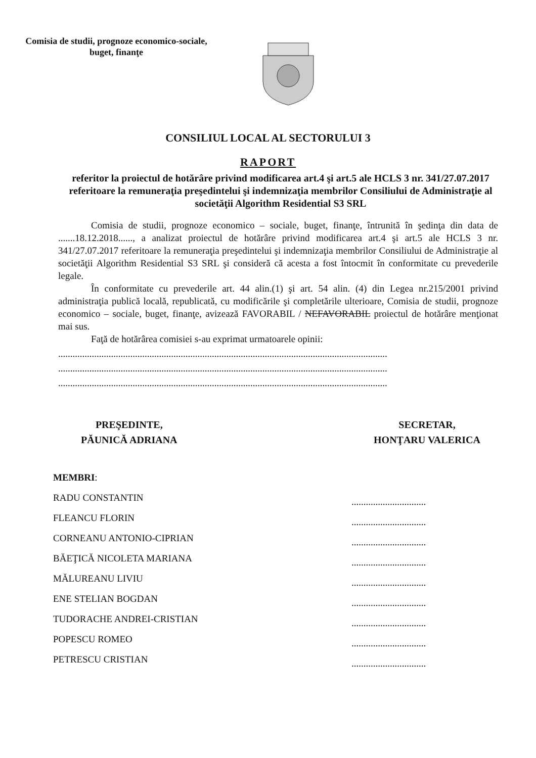Comisia de studii, prognoze economico-sociale, buget, finanţe
CONSILIUL LOCAL AL SECTORULUI 3
RAPORT
referitor la proiectul de hotărâre privind modificarea art.4 şi art.5 ale HCLS 3 nr. 341/27.07.2017 referitoare la remuneraţia preşedintelui şi indemnizaţia membrilor Consiliului de Administraţie al societăţii Algorithm Residential S3 SRL
Comisia de studii, prognoze economico – sociale, buget, finanţe, întrunită în şedinţa din data de .......18.12.2018......, a analizat proiectul de hotărâre privind modificarea art.4 şi art.5 ale HCLS 3 nr. 341/27.07.2017 referitoare la remuneraţia preşedintelui şi indemnizaţia membrilor Consiliului de Administraţie al societăţii Algorithm Residential S3 SRL şi consideră că acesta a fost întocmit în conformitate cu prevederile legale.
În conformitate cu prevederile art. 44 alin.(1) şi art. 54 alin. (4) din Legea nr.215/2001 privind administraţia publică locală, republicată, cu modificările şi completările ulterioare, Comisia de studii, prognoze economico – sociale, buget, finanţe, avizează FAVORABIL / NEFAVORABIL proiectul de hotărâre menţionat mai sus.
Faţă de hotărârea comisiei s-au exprimat urmatoarele opinii:
.........................................................................................................................................
.........................................................................................................................................
.........................................................................................................................................
PREŞEDINTE,
PĂUNICĂ ADRIANA
SECRETAR,
HONŢARU VALERICA
MEMBRI:
RADU CONSTANTIN
FLEANCU FLORIN
CORNEANU ANTONIO-CIPRIAN
BĂEŢICĂ NICOLETA MARIANA
MĂLUREANU LIVIU
ENE STELIAN BOGDAN
TUDORACHE ANDREI-CRISTIAN
POPESCU ROMEO
PETRESCU CRISTIAN
...............................
...............................
...............................
...............................
...............................
...............................
...............................
...............................
...............................